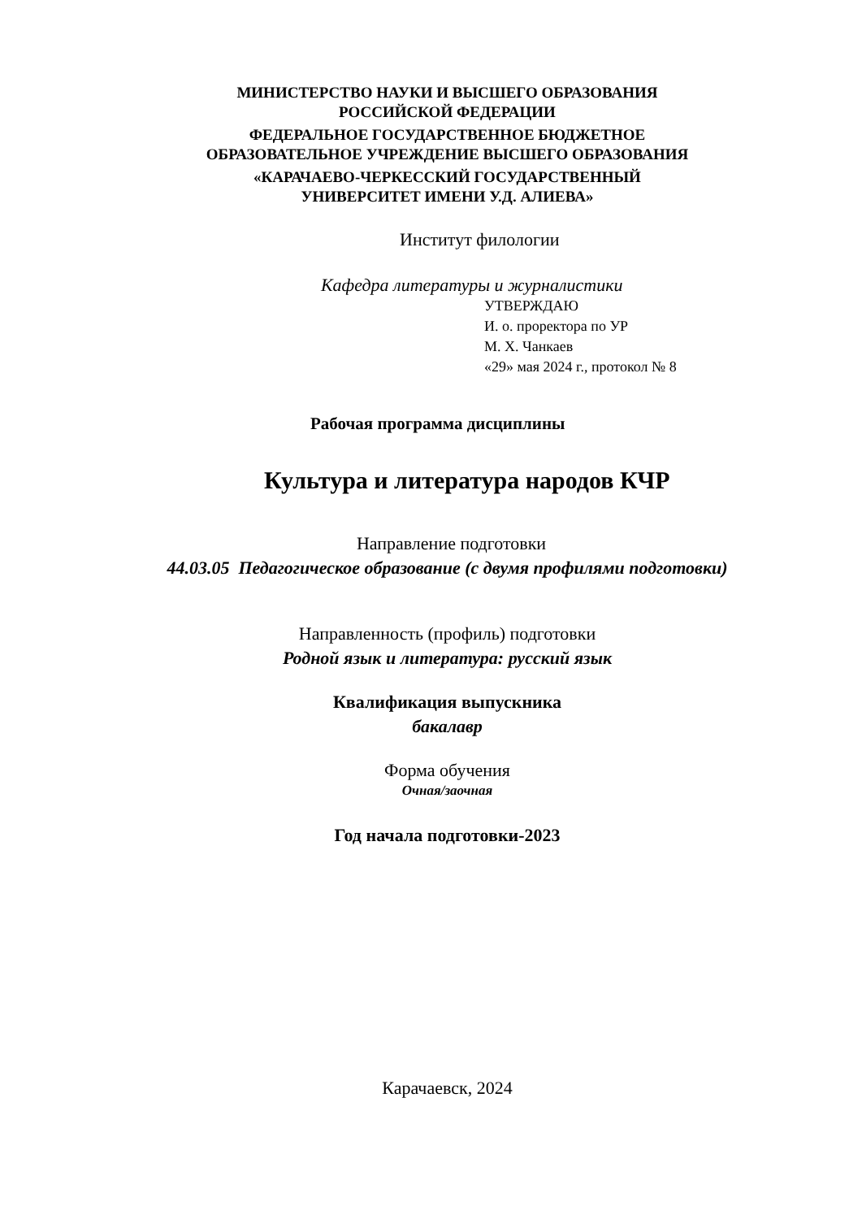МИНИСТЕРСТВО НАУКИ И ВЫСШЕГО ОБРАЗОВАНИЯ
РОССИЙСКОЙ ФЕДЕРАЦИИ
ФЕДЕРАЛЬНОЕ ГОСУДАРСТВЕННОЕ БЮДЖЕТНОЕ
ОБРАЗОВАТЕЛЬНОЕ УЧРЕЖДЕНИЕ ВЫСШЕГО ОБРАЗОВАНИЯ
«КАРАЧАЕВО-ЧЕРКЕССКИЙ ГОСУДАРСТВЕННЫЙ
УНИВЕРСИТЕТ ИМЕНИ У.Д. АЛИЕВА»
Институт филологии
Кафедра литературы и журналистики
УТВЕРЖДАЮ
И. о. проректора по УР
М. Х. Чанкаев
«29» мая 2024 г., протокол № 8
Рабочая программа дисциплины
Культура и литература народов КЧР
Направление подготовки
44.03.05 Педагогическое образование (с двумя профилями подготовки)
Направленность (профиль) подготовки
Родной язык и литература: русский язык
Квалификация выпускника
бакалавр
Форма обучения
Очная/заочная
Год начала подготовки-2023
Карачаевск, 2024